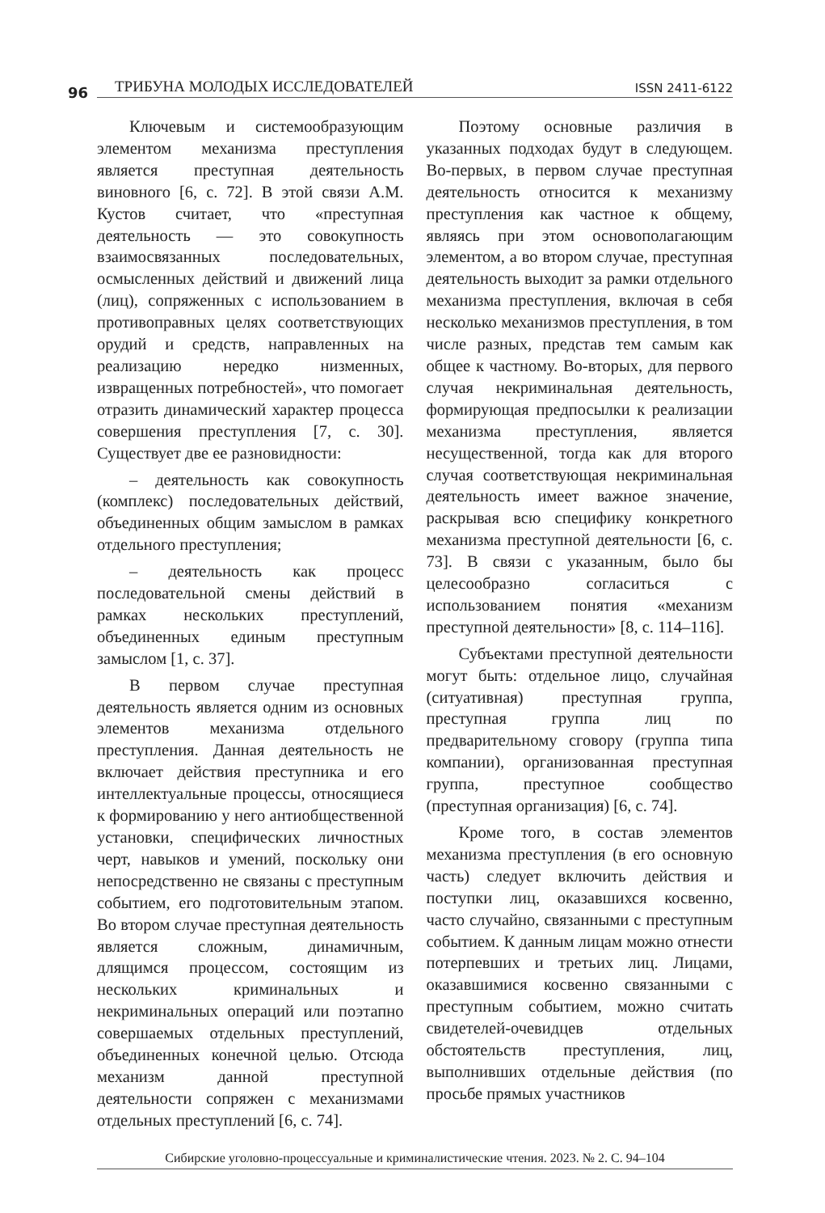96 ТРИБУНА МОЛОДЫХ ИССЛЕДОВАТЕЛЕЙ ISSN 2411-6122
Ключевым и системообразующим элементом механизма преступления является преступная деятельность виновного [6, с. 72]. В этой связи А.М. Кустов считает, что «преступная деятельность — это совокупность взаимосвязанных последовательных, осмысленных действий и движений лица (лиц), сопряженных с использованием в противоправных целях соответствующих орудий и средств, направленных на реализацию нередко низменных, извращенных потребностей», что помогает отразить динамический характер процесса совершения преступления [7, с. 30]. Существует две ее разновидности:
– деятельность как совокупность (комплекс) последовательных действий, объединенных общим замыслом в рамках отдельного преступления;
– деятельность как процесс последовательной смены действий в рамках нескольких преступлений, объединенных единым преступным замыслом [1, с. 37].
В первом случае преступная деятельность является одним из основных элементов механизма отдельного преступления. Данная деятельность не включает действия преступника и его интеллектуальные процессы, относящиеся к формированию у него антиобщественной установки, специфических личностных черт, навыков и умений, поскольку они непосредственно не связаны с преступным событием, его подготовительным этапом. Во втором случае преступная деятельность является сложным, динамичным, длящимся процессом, состоящим из нескольких криминальных и некриминальных операций или поэтапно совершаемых отдельных преступлений, объединенных конечной целью. Отсюда механизм данной преступной деятельности сопряжен с механизмами отдельных преступлений [6, с. 74].
Поэтому основные различия в указанных подходах будут в следующем. Во-первых, в первом случае преступная деятельность относится к механизму преступления как частное к общему, являясь при этом основополагающим элементом, а во втором случае, преступная деятельность выходит за рамки отдельного механизма преступления, включая в себя несколько механизмов преступления, в том числе разных, представ тем самым как общее к частному. Во-вторых, для первого случая некриминальная деятельность, формирующая предпосылки к реализации механизма преступления, является несущественной, тогда как для второго случая соответствующая некриминальная деятельность имеет важное значение, раскрывая всю специфику конкретного механизма преступной деятельности [6, с. 73]. В связи с указанным, было бы целесообразно согласиться с использованием понятия «механизм преступной деятельности» [8, с. 114–116].
Субъектами преступной деятельности могут быть: отдельное лицо, случайная (ситуативная) преступная группа, преступная группа лиц по предварительному сговору (группа типа компании), организованная преступная группа, преступное сообщество (преступная организация) [6, с. 74].
Кроме того, в состав элементов механизма преступления (в его основную часть) следует включить действия и поступки лиц, оказавшихся косвенно, часто случайно, связанными с преступным событием. К данным лицам можно отнести потерпевших и третьих лиц. Лицами, оказавшимися косвенно связанными с преступным событием, можно считать свидетелей-очевидцев отдельных обстоятельств преступления, лиц, выполнивших отдельные действия (по просьбе прямых участников
Сибирские уголовно-процессуальные и криминалистические чтения. 2023. № 2. С. 94–104